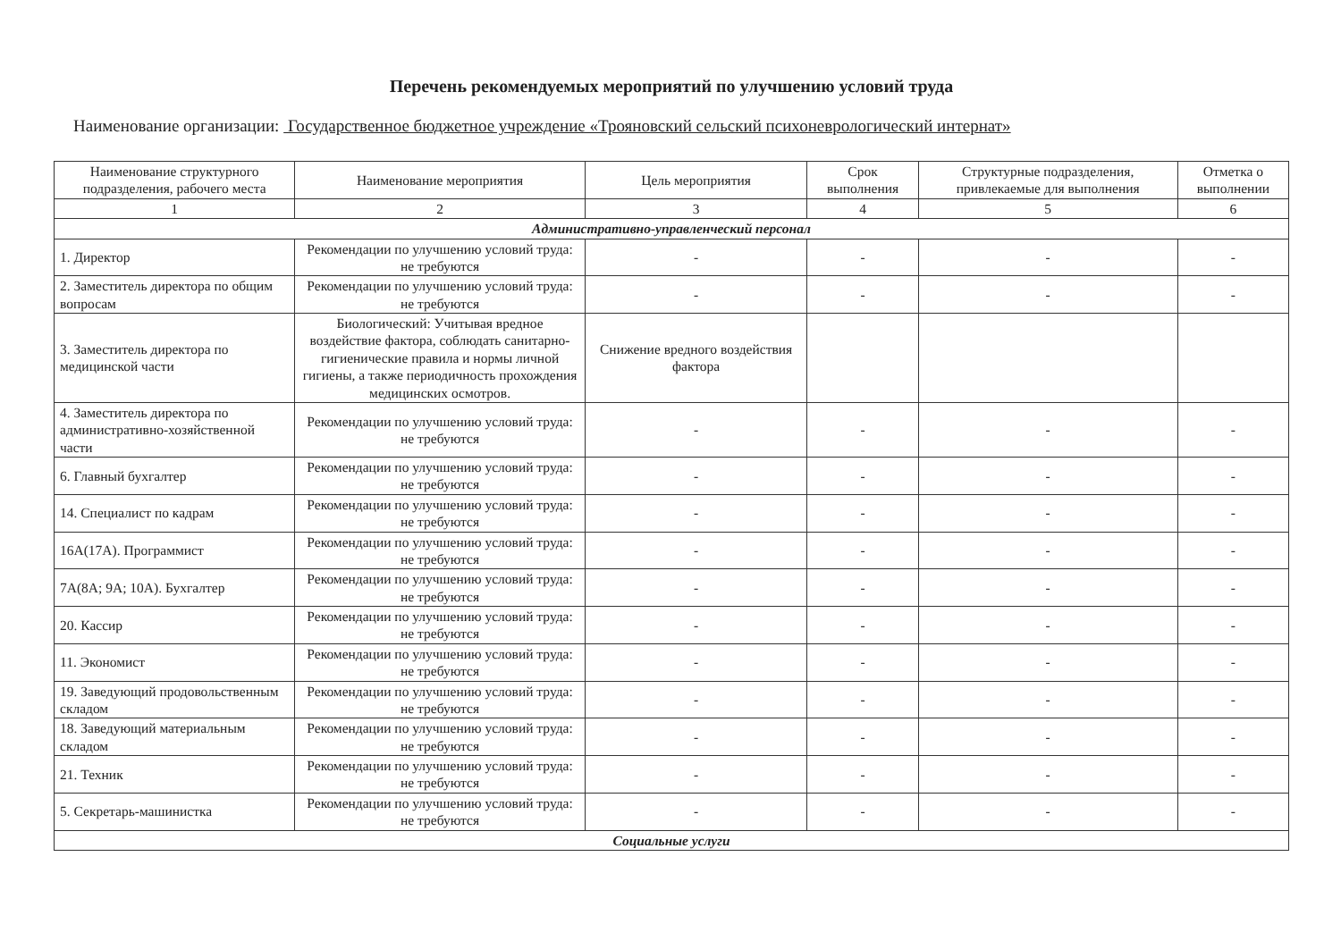Перечень рекомендуемых мероприятий по улучшению условий труда
Наименование организации: Государственное бюджетное учреждение «Трояновский сельский психоневрологический интернат»
| Наименование структурного подразделения, рабочего места | Наименование мероприятия | Цель мероприятия | Срок выполнения | Структурные подразделения, привлекаемые для выполнения | Отметка о выполнении |
| --- | --- | --- | --- | --- | --- |
| 1 | 2 | 3 | 4 | 5 | 6 |
| Административно-управленческий персонал | | | | | |
| 1. Директор | Рекомендации по улучшению условий труда: не требуются | - | - | - | - |
| 2. Заместитель директора по общим вопросам | Рекомендации по улучшению условий труда: не требуются | - | - | - | - |
| 3. Заместитель директора по медицинской части | Биологический: Учитывая вредное воздействие фактора, соблюдать санитарно-гигиенические правила и нормы личной гигиены, а также периодичность прохождения медицинских осмотров. | Снижение вредного воздействия фактора | | | |
| 4. Заместитель директора по административно-хозяйственной части | Рекомендации по улучшению условий труда: не требуются | - | - | - | - |
| 6. Главный бухгалтер | Рекомендации по улучшению условий труда: не требуются | - | - | - | - |
| 14. Специалист по кадрам | Рекомендации по улучшению условий труда: не требуются | - | - | - | - |
| 16А(17А). Программист | Рекомендации по улучшению условий труда: не требуются | - | - | - | - |
| 7А(8А; 9А; 10А). Бухгалтер | Рекомендации по улучшению условий труда: не требуются | - | - | - | - |
| 20. Кассир | Рекомендации по улучшению условий труда: не требуются | - | - | - | - |
| 11. Экономист | Рекомендации по улучшению условий труда: не требуются | - | - | - | - |
| 19. Заведующий продовольственным складом | Рекомендации по улучшению условий труда: не требуются | - | - | - | - |
| 18. Заведующий материальным складом | Рекомендации по улучшению условий труда: не требуются | - | - | - | - |
| 21. Техник | Рекомендации по улучшению условий труда: не требуются | - | - | - | - |
| 5. Секретарь-машинистка | Рекомендации по улучшению условий труда: не требуются | - | - | - | - |
| Социальные услуги | | | | | |